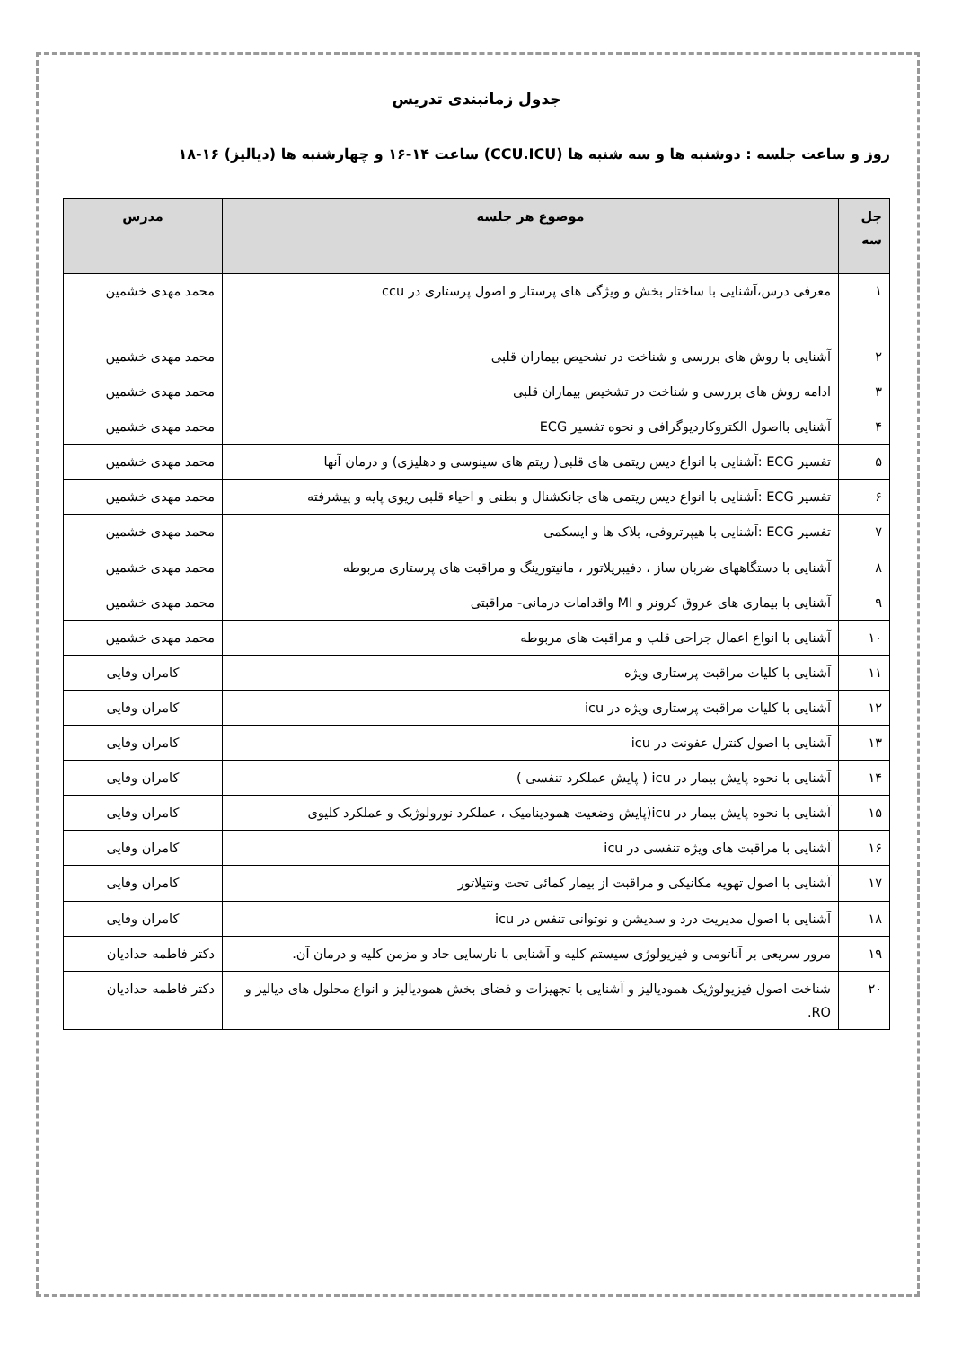جدول زمانبندی تدریس
روز و ساعت جلسه : دوشنبه ها و سه شنبه ها (CCU.ICU) ساعت ۱۴-۱۶ و چهارشنبه ها (دیالیز) ۱۶-۱۸
| جل سه | موضوع هر جلسه | مدرس |
| --- | --- | --- |
| ۱ | معرفی درس،آشنایی با ساختار بخش و ویژگی های پرستار و اصول پرستاری در ccu | محمد مهدی خشمین |
| ۲ | آشنایی با روش های بررسی و شناخت در تشخیص بیماران قلبی | محمد مهدی خشمین |
| ۳ | ادامه روش های بررسی و شناخت در تشخیص بیماران قلبی | محمد مهدی خشمین |
| ۴ | آشنایی بااصول الکتروکاردیوگرافی و نحوه تفسیر ECG | محمد مهدی خشمین |
| ۵ | تفسیر ECG :آشنایی با انواع دیس ریتمی های قلبی( ریتم های سینوسی و دهلیزی) و درمان آنها | محمد مهدی خشمین |
| ۶ | تفسیر ECG :آشنایی با انواع دیس ریتمی های جانکشنال و بطنی و احیاء قلبی ریوی پایه و پیشرفته | محمد مهدی خشمین |
| ۷ | تفسیر ECG :آشنایی با هیپرتروفی، بلاک ها و ایسکمی | محمد مهدی خشمین |
| ۸ | آشنایی با دستگاههای ضربان ساز ، دفیبریلاتور ، مانیتورینگ و مراقبت های پرستاری مربوطه | محمد مهدی خشمین |
| ۹ | آشنایی با بیماری های عروق کرونر و MI واقدامات درمانی- مراقبتی | محمد مهدی خشمین |
| ۱۰ | آشنایی با انواع اعمال جراحی قلب و مراقبت های مربوطه | محمد مهدی خشمین |
| ۱۱ | آشنایی با کلیات مراقبت پرستاری ویژه | کامران وفایی |
| ۱۲ | آشنایی با کلیات مراقبت پرستاری ویژه در icu | کامران وفایی |
| ۱۳ | آشنایی با اصول کنترل عفونت در icu | کامران وفایی |
| ۱۴ | آشنایی با نحوه پایش بیمار در icu ( پایش عملکرد تنفسی ) | کامران وفایی |
| ۱۵ | آشنایی با نحوه پایش بیمار در icu(پایش وضعیت همودینامیک ، عملکرد نورولوژیک و عملکرد کلیوی | کامران وفایی |
| ۱۶ | آشنایی با مراقبت های ویژه تنفسی در icu | کامران وفایی |
| ۱۷ | آشنایی با اصول تهویه مکانیکی و مراقبت از بیمار کمائی تحت ونتیلاتور | کامران وفایی |
| ۱۸ | آشنایی با اصول مدیریت درد و سدیشن و نوتوانی تنفس در icu | کامران وفایی |
| ۱۹ | مرور سریعی بر آناتومی و فیزیولوژی سیستم کلیه و آشنایی با نارسایی حاد و مزمن کلیه و درمان آن. | دکتر فاطمه حدادیان |
| ۲۰ | شناخت اصول فیزیولوژیک همودیالیز و آشنایی با تجهیزات و فضای بخش همودیالیز و انواع محلول های دیالیز و RO. | دکتر فاطمه حدادیان |